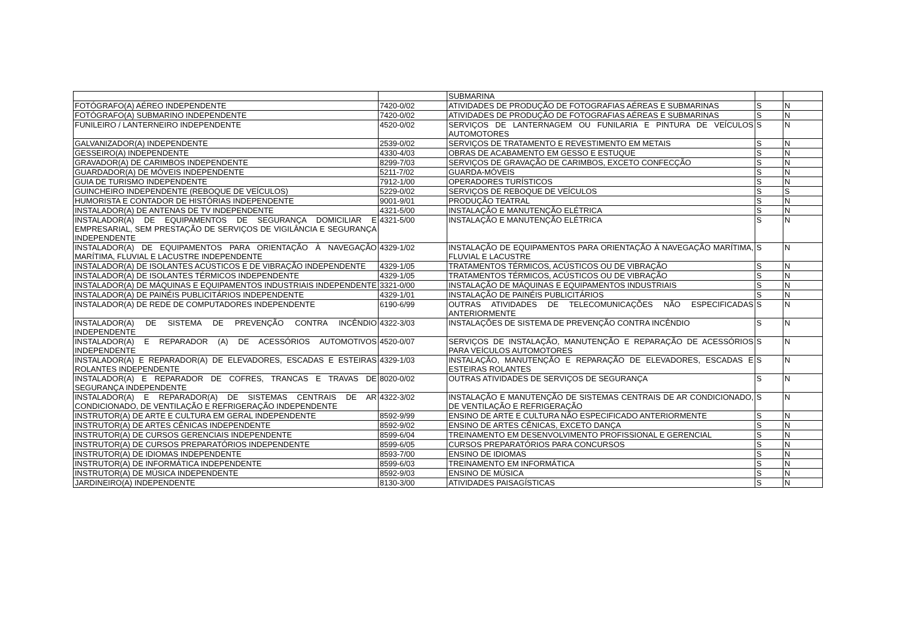| | | SUBMARINA | | |
| FOTÓGRAFO(A) AÉREO INDEPENDENTE | 7420-0/02 | ATIVIDADES DE PRODUÇÃO DE FOTOGRAFIAS AÉREAS E SUBMARINAS | S | N |
| FOTÓGRAFO(A) SUBMARINO INDEPENDENTE | 7420-0/02 | ATIVIDADES DE PRODUÇÃO DE FOTOGRAFIAS AÉREAS E SUBMARINAS | S | N |
| FUNILEIRO / LANTERNEIRO INDEPENDENTE | 4520-0/02 | SERVIÇOS DE LANTERNAGEM OU FUNILARIA E PINTURA DE VEÍCULOS AUTOMOTORES | S | N |
| GALVANIZADOR(A) INDEPENDENTE | 2539-0/02 | SERVIÇOS DE TRATAMENTO E REVESTIMENTO EM METAIS | S | N |
| GESSEIRO(A) INDEPENDENTE | 4330-4/03 | OBRAS DE ACABAMENTO EM GESSO E ESTUQUE | S | N |
| GRAVADOR(A) DE CARIMBOS INDEPENDENTE | 8299-7/03 | SERVIÇOS DE GRAVAÇÃO DE CARIMBOS, EXCETO CONFECÇÃO | S | N |
| GUARDADOR(A) DE MÓVEIS INDEPENDENTE | 5211-7/02 | GUARDA-MÓVEIS | S | N |
| GUIA DE TURISMO INDEPENDENTE | 7912-1/00 | OPERADORES TURÍSTICOS | S | N |
| GUINCHEIRO INDEPENDENTE (REBOQUE DE VEÍCULOS) | 5229-0/02 | SERVIÇOS DE REBOQUE DE VEÍCULOS | S | S |
| HUMORISTA E CONTADOR DE HISTÓRIAS INDEPENDENTE | 9001-9/01 | PRODUÇÃO TEATRAL | S | N |
| INSTALADOR(A) DE ANTENAS DE TV INDEPENDENTE | 4321-5/00 | INSTALAÇÃO E MANUTENÇÃO ELÉTRICA | S | N |
| INSTALADOR(A) DE EQUIPAMENTOS DE SEGURANÇA DOMICILIAR E EMPRESARIAL, SEM PRESTAÇÃO DE SERVIÇOS DE VIGILÂNCIA E SEGURANÇA INDEPENDENTE | 4321-5/00 | INSTALAÇÃO E MANUTENÇÃO ELÉTRICA | S | N |
| INSTALADOR(A) DE EQUIPAMENTOS PARA ORIENTAÇÃO À NAVEGAÇÃO MARÍTIMA, FLUVIAL E LACUSTRE INDEPENDENTE | 4329-1/02 | INSTALAÇÃO DE EQUIPAMENTOS PARA ORIENTAÇÃO À NAVEGAÇÃO MARÍTIMA, FLUVIAL E LACUSTRE | S | N |
| INSTALADOR(A) DE ISOLANTES ACÚSTICOS E DE VIBRAÇÃO INDEPENDENTE | 4329-1/05 | TRATAMENTOS TÉRMICOS, ACÚSTICOS OU DE VIBRAÇÃO | S | N |
| INSTALADOR(A) DE ISOLANTES TÉRMICOS INDEPENDENTE | 4329-1/05 | TRATAMENTOS TÉRMICOS, ACÚSTICOS OU DE VIBRAÇÃO | S | N |
| INSTALADOR(A) DE MÁQUINAS E EQUIPAMENTOS INDUSTRIAIS INDEPENDENTE | 3321-0/00 | INSTALAÇÃO DE MÁQUINAS E EQUIPAMENTOS INDUSTRIAIS | S | N |
| INSTALADOR(A) DE PAINÉIS PUBLICITÁRIOS INDEPENDENTE | 4329-1/01 | INSTALAÇÃO DE PAINÉIS PUBLICITÁRIOS | S | N |
| INSTALADOR(A) DE REDE DE COMPUTADORES INDEPENDENTE | 6190-6/99 | OUTRAS ATIVIDADES DE TELECOMUNICAÇÕES NÃO ESPECIFICADAS ANTERIORMENTE | S | N |
| INSTALADOR(A) DE SISTEMA DE PREVENÇÃO CONTRA INCÊNDIO INDEPENDENTE | 4322-3/03 | INSTALAÇÕES DE SISTEMA DE PREVENÇÃO CONTRA INCÊNDIO | S | N |
| INSTALADOR(A) E REPARADOR (A) DE ACESSÓRIOS AUTOMOTIVOS INDEPENDENTE | 4520-0/07 | SERVIÇOS DE INSTALAÇÃO, MANUTENÇÃO E REPARAÇÃO DE ACESSÓRIOS PARA VEÍCULOS AUTOMOTORES | S | N |
| INSTALADOR(A) E REPARADOR(A) DE ELEVADORES, ESCADAS E ESTEIRAS ROLANTES INDEPENDENTE | 4329-1/03 | INSTALAÇÃO, MANUTENÇÃO E REPARAÇÃO DE ELEVADORES, ESCADAS E ESTEIRAS ROLANTES | S | N |
| INSTALADOR(A) E REPARADOR DE COFRES, TRANCAS E TRAVAS DE SEGURANÇA INDEPENDENTE | 8020-0/02 | OUTRAS ATIVIDADES DE SERVIÇOS DE SEGURANÇA | S | N |
| INSTALADOR(A) E REPARADOR(A) DE SISTEMAS CENTRAIS DE AR CONDICIONADO, DE VENTILAÇÃO E REFRIGERAÇÃO INDEPENDENTE | 4322-3/02 | INSTALAÇÃO E MANUTENÇÃO DE SISTEMAS CENTRAIS DE AR CONDICIONADO, DE VENTILAÇÃO E REFRIGERAÇÃO | S | N |
| INSTRUTOR(A) DE ARTE E CULTURA EM GERAL INDEPENDENTE | 8592-9/99 | ENSINO DE ARTE E CULTURA NÃO ESPECIFICADO ANTERIORMENTE | S | N |
| INSTRUTOR(A) DE ARTES CÊNICAS INDEPENDENTE | 8592-9/02 | ENSINO DE ARTES CÊNICAS, EXCETO DANÇA | S | N |
| INSTRUTOR(A) DE CURSOS GERENCIAIS INDEPENDENTE | 8599-6/04 | TREINAMENTO EM DESENVOLVIMENTO PROFISSIONAL E GERENCIAL | S | N |
| INSTRUTOR(A) DE CURSOS PREPARATÓRIOS INDEPENDENTE | 8599-6/05 | CURSOS PREPARATÓRIOS PARA CONCURSOS | S | N |
| INSTRUTOR(A) DE IDIOMAS INDEPENDENTE | 8593-7/00 | ENSINO DE IDIOMAS | S | N |
| INSTRUTOR(A) DE INFORMÁTICA INDEPENDENTE | 8599-6/03 | TREINAMENTO EM INFORMÁTICA | S | N |
| INSTRUTOR(A) DE MÚSICA INDEPENDENTE | 8592-9/03 | ENSINO DE MÚSICA | S | N |
| JARDINEIRO(A) INDEPENDENTE | 8130-3/00 | ATIVIDADES PAISAGÍSTICAS | S | N |